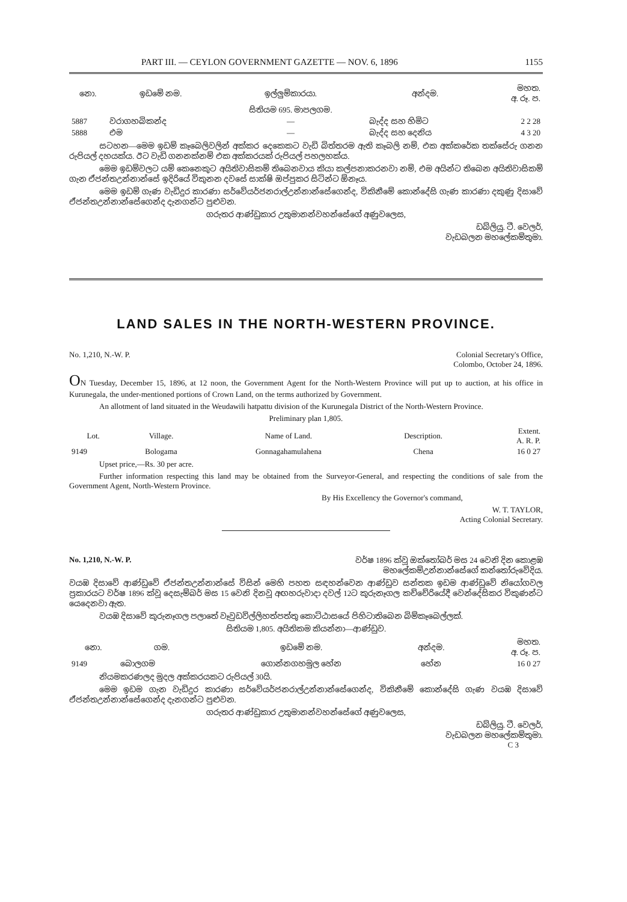PART III. — CEYLON GOVERNMENT GAZETTE — NOV. 6, 1896 1155
| නො. | ඉඩමේ නම. | ඉල්ලුම්කාරයා. | අන්දම. | මහත. අ. රූ. ප. |
| --- | --- | --- | --- | --- |
| | | සිතියම 695. මාපලගම. | | |
| 5887 | වරාගහබිකන්ද | — | බැද්ද සහ හිමිට | 2 2 28 |
| 5888 | එම | — | බැද්ද සහ දෙනිය | 4 3 20 |
සටහන—මෙම ඉඩම් කෑබෙලිවලින් අක්කර දෙකෙකට වැඩි බිත්තරම ඇති කෑබලි නම්, එක අක්කරේක තක්සේරු ගනන රුපියල් දහයක්ය. ඊට වැඩි ගනනක්නම් එක අක්කරයක් රුපියල් පහලහක්ය.
මෙම ඉඩම්වලට යම් කෙනෙකුට අයිතිවාසිකම් තිබෙනවාය කියා කල්පනාකරනවා නම්, එම අයින්ට තිබෙන අයිතිවාසිකම් ගැන ඒජන්තඋන්නාන්සේ ඉදිරියේ විකුනන දවසේ සාක්ෂි ඔප්පුකර සිටින්ට ඕනෑය.
මෙම ඉඩම් ගැණ වැඩිදුර කාරණා සර්වේයර්ජනරාල්උන්නාන්සේගෙන්ද, විකිනීමේ කොන්දේසි ගැණ කාරණා දකුණු දිසාවේ ඒජන්තඋන්නාන්සේගෙන්ද දැනගන්ට පුළුවන.
ගරුතර ආණ්ඩුකාර උතුමානන්වහන්සේගේ අණුවලෙස,
ඩබ්ලියු. ටී. වෙලර්,
වැඩබලන මහලේකම්තුමා.
LAND SALES IN THE NORTH-WESTERN PROVINCE.
No. 1,210, N.-W. P. Colonial Secretary's Office,
Colombo, October 24, 1896.
ON Tuesday, December 15, 1896, at 12 noon, the Government Agent for the North-Western Province will put up to auction, at his office in Kurunegala, the under-mentioned portions of Crown Land, on the terms authorized by Government.
An allotment of land situated in the Weudawili hatpattu division of the Kurunegala District of the North-Western Province.
Preliminary plan 1,805.
| Lot. | Village. | Name of Land. | Description. | Extent. A. R. P. |
| --- | --- | --- | --- | --- |
| 9149 | Bologama | Gonnagahamulahena | Chena | 16 0 27 |
Upset price,—Rs. 30 per acre.
Further information respecting this land may be obtained from the Surveyor-General, and respecting the conditions of sale from the Government Agent, North-Western Province.
By His Excellency the Governor's command,
W. T. TAYLOR,
Acting Colonial Secretary.
No. 1,210, N.-W. P. වර්ෂ 1896 ක්වූ ඔක්තෝබර් මස 24 වෙනි දින කොළඹ
මහලේකම්උන්නාන්සේගේ කන්තෝරුවේදිය.
වයඹ දිසාවේ ආණ්ඩුවේ ඒජන්තඋන්නාන්සේ විසින් මෙහි පහත සඳහන්වෙන ආණ්ඩුව සන්තක ඉඩම ආණ්ඩුවේ නියෝගවල ප්‍රකාරයට වර්ෂ 1896 ක්වූ දෙසැම්බර් මස 15 වෙනි දිනවූ අඟහරුවාදා දවල් 12ට කුරුනෑගල කච්චේරියේදී වෙන්දේසිකර විකුණන්ට යෙදෙනවා ඇත.
වයඹ දිසාවේ කුරුනෑගල පලාතේ වෑවුඩවිල්ලිහත්පත්තු කොට්ඨාසයේ පිහිටාතිබෙන බිම්කෑබෙල්ලක්.
සිතියම 1,805. අයිතිකම කියන්නා—ආණ්ඩුව.
| නො. | ගම. | ඉඩමේ නම. | අන්දම. | මහත. අ. රූ. ප. |
| --- | --- | --- | --- | --- |
| 9149 | බොලගම | ගොන්නගහමුල හේන | හේන | 16 0 27 |
නියමකරණලද මුදල අක්කරයකට රුපියල් 30යි.
මෙම ඉඩම ගැන වැඩිදුර කාරණා සර්වේයර්ජනරාල්උන්නාන්සේගෙන්ද, විකිනීමේ කොන්දේසි ගැණ වයඹ දිසාවේ ඒජන්තඋන්නාන්සේගෙන්ද දැනගන්ට පුළුවන.
ගරුතර ආණ්ඩුකාර උතුමානන්වහන්සේගේ අණුවලෙස,
ඩබ්ලියු. ටී. වෙලර්,
වැඩබලන මහලේකම්තුමා.
C 3